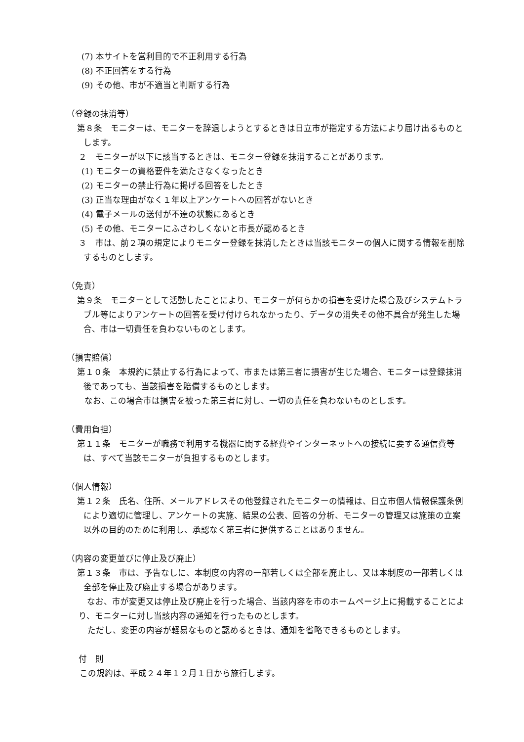(7) 本サイトを営利目的で不正利用する行為
(8) 不正回答をする行為
(9) その他、市が不適当と判断する行為
（登録の抹消等）
第８条　モニターは、モニターを辞退しようとするときは日立市が指定する方法により届け出るものとします。
２　モニターが以下に該当するときは、モニター登録を抹消することがあります。
(1) モニターの資格要件を満たさなくなったとき
(2) モニターの禁止行為に掲げる回答をしたとき
(3) 正当な理由がなく１年以上アンケートへの回答がないとき
(4) 電子メールの送付が不達の状態にあるとき
(5) その他、モニターにふさわしくないと市長が認めるとき
３　市は、前２項の規定によりモニター登録を抹消したときは当該モニターの個人に関する情報を削除するものとします。
（免責）
第９条　モニターとして活動したことにより、モニターが何らかの損害を受けた場合及びシステムトラブル等によりアンケートの回答を受け付けられなかったり、データの消失その他不具合が発生した場合、市は一切責任を負わないものとします。
（損害賠償）
第１０条　本規約に禁止する行為によって、市または第三者に損害が生じた場合、モニターは登録抹消後であっても、当該損害を賠償するものとします。
なお、この場合市は損害を被った第三者に対し、一切の責任を負わないものとします。
（費用負担）
第１１条　モニターが職務で利用する機器に関する経費やインターネットへの接続に要する通信費等は、すべて当該モニターが負担するものとします。
（個人情報）
第１２条　氏名、住所、メールアドレスその他登録されたモニターの情報は、日立市個人情報保護条例により適切に管理し、アンケートの実施、結果の公表、回答の分析、モニターの管理又は施策の立案以外の目的のために利用し、承認なく第三者に提供することはありません。
（内容の変更並びに停止及び廃止）
第１３条　市は、予告なしに、本制度の内容の一部若しくは全部を廃止し、又は本制度の一部若しくは全部を停止及び廃止する場合があります。
なお、市が変更又は停止及び廃止を行った場合、当該内容を市のホームページ上に掲載することにより、モニターに対し当該内容の通知を行ったものとします。
ただし、変更の内容が軽易なものと認めるときは、通知を省略できるものとします。
付　則
この規約は、平成２４年１２月１日から施行します。